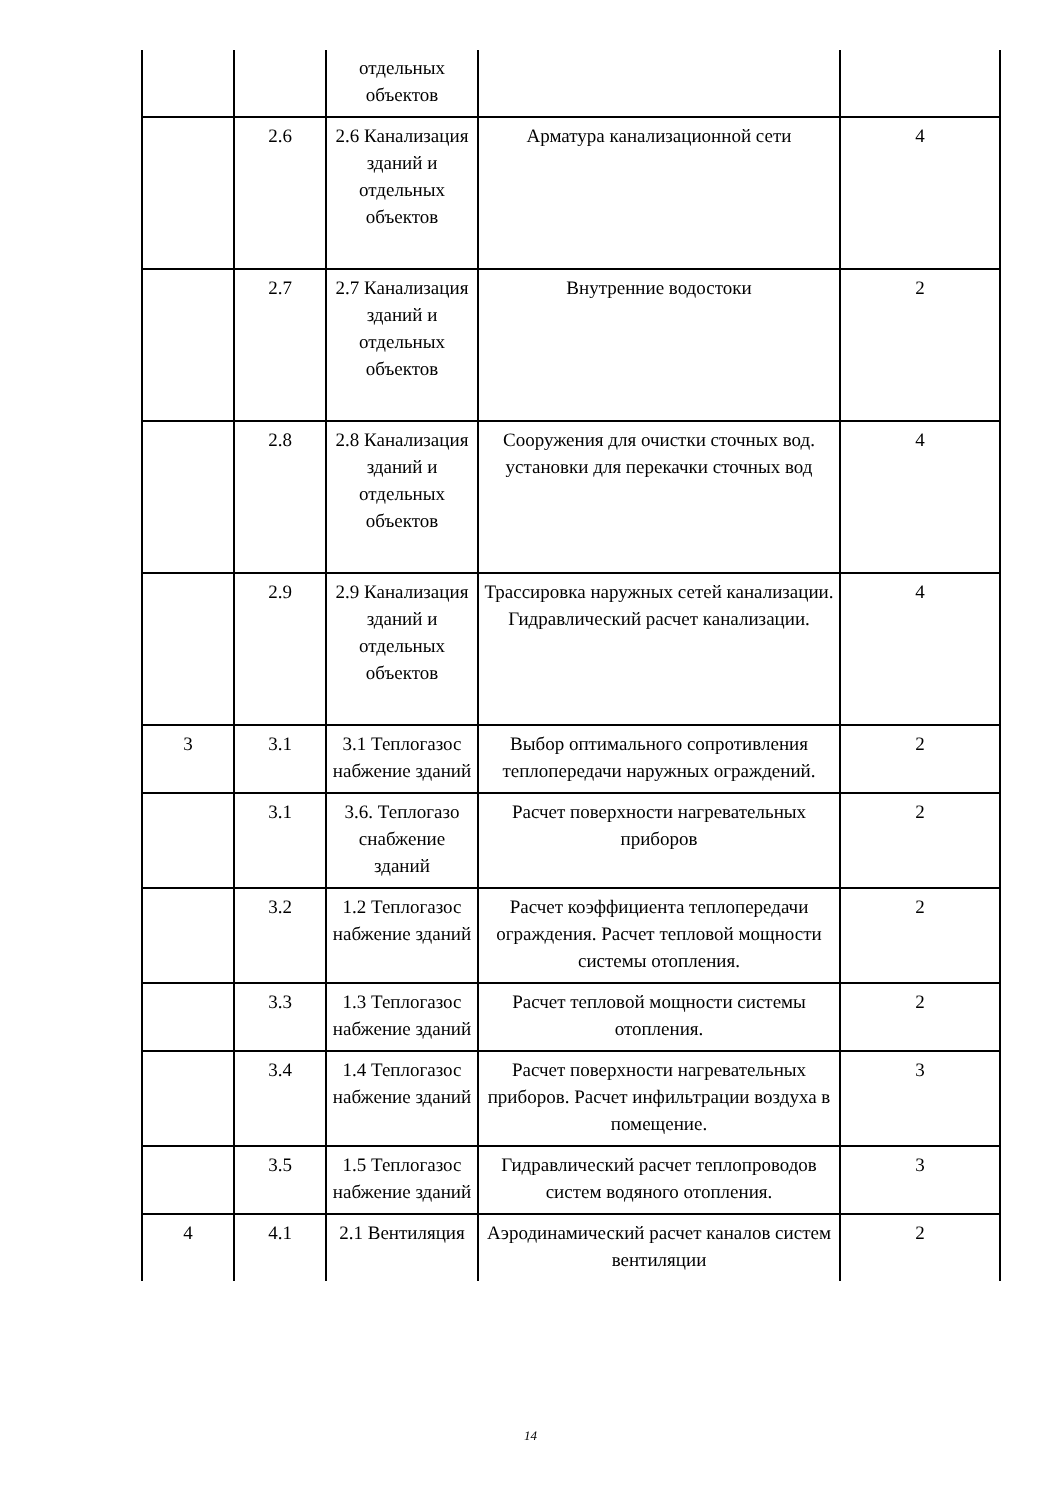| | | отдельных объектов | | |
| | 2.6 | 2.6 Канализация зданий и отдельных объектов | Арматура канализационной сети | 4 |
| | 2.7 | 2.7 Канализация зданий и отдельных объектов | Внутренние водостоки | 2 |
| | 2.8 | 2.8 Канализация зданий и отдельных объектов | Сооружения для очистки сточных вод. установки для перекачки сточных вод | 4 |
| | 2.9 | 2.9 Канализация зданий и отдельных объектов | Трассировка наружных сетей канализации. Гидравлический расчет канализации. | 4 |
| 3 | 3.1 | 3.1 Теплогазос набжение зданий | Выбор оптимального сопротивления теплопередачи наружных ограждений. | 2 |
| | 3.1 | 3.6. Теплогазо снабжение зданий | Расчет поверхности нагревательных приборов | 2 |
| | 3.2 | 1.2 Теплогазос набжение зданий | Расчет коэффициента теплопередачи ограждения. Расчет тепловой мощности системы отопления. | 2 |
| | 3.3 | 1.3 Теплогазос набжение зданий | Расчет тепловой мощности системы отопления. | 2 |
| | 3.4 | 1.4 Теплогазос набжение зданий | Расчет поверхности нагревательных приборов. Расчет инфильтрации воздуха в помещение. | 3 |
| | 3.5 | 1.5 Теплогазос набжение зданий | Гидравлический расчет теплопроводов систем водяного отопления. | 3 |
| 4 | 4.1 | 2.1 Вентиляция | Аэродинамический расчет каналов систем вентиляции | 2 |
14